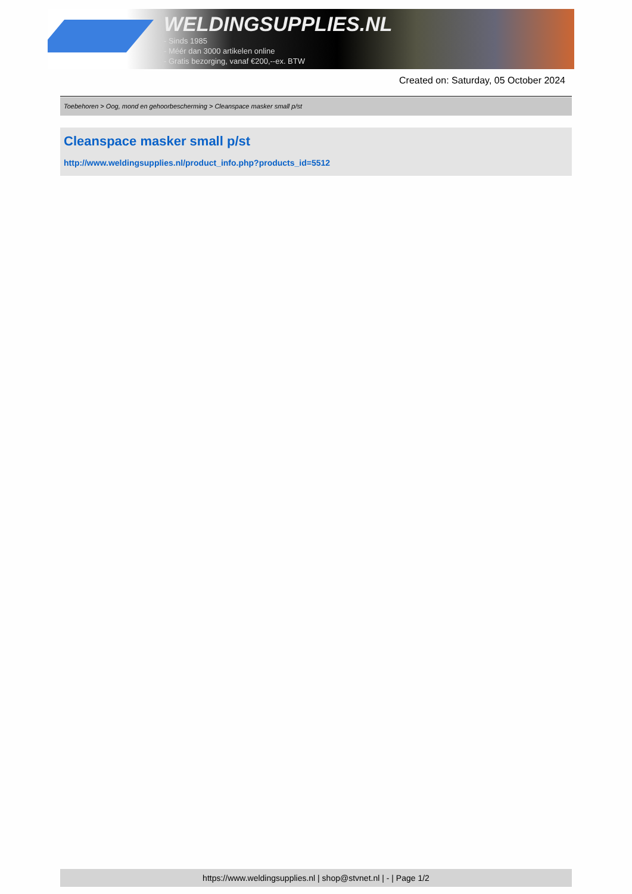WELDINGSUPPLIES.NL
- Sinds 1985
- Méér dan 3000 artikelen online
- Gratis bezorging, vanaf €200,--ex. BTW
Created on: Saturday, 05 October 2024
Toebehoren > Oog, mond en gehoorbescherming > Cleanspace masker small p/st
Cleanspace masker small p/st
http://www.weldingsupplies.nl/product_info.php?products_id=5512
https://www.weldingsupplies.nl | shop@stvnet.nl | - | Page 1/2